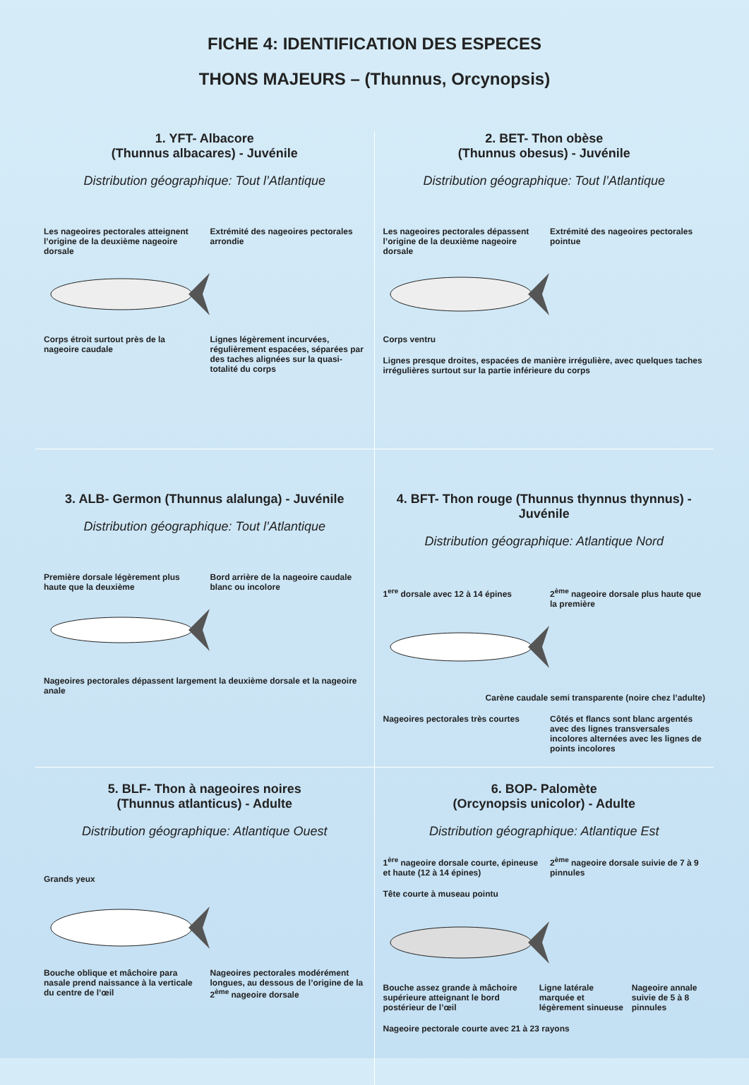FICHE 4: IDENTIFICATION DES ESPECES
THONS MAJEURS – (Thunnus, Orcynopsis)
1. YFT- Albacore
(Thunnus albacares) - Juvénile
Distribution géographique: Tout l’Atlantique
Les nageoires pectorales atteignent l’origine de la deuxième nageoire dorsale
Extrémité des nageoires pectorales arrondie
Corps étroit surtout près de la nageoire caudale
Lignes légèrement incurvées, régulièrement espacées, séparées par des taches alignées sur la quasi-totalité du corps
2. BET- Thon obèse
(Thunnus obesus) - Juvénile
Distribution géographique: Tout l’Atlantique
Les nageoires pectorales dépassent l’origine de la deuxième nageoire dorsale
Extrémité des nageoires pectorales pointue
Corps ventru
Lignes presque droites, espacées de manière irrégulière, avec quelques taches irrégulières surtout sur la partie inférieure du corps
3. ALB- Germon (Thunnus alalunga) - Juvénile
Distribution géographique: Tout l’Atlantique
Première dorsale légèrement plus haute que la deuxième
Bord arrière de la nageoire caudale blanc ou incolore
Nageoires pectorales dépassent largement la deuxième dorsale et la nageoire anale
4. BFT- Thon rouge (Thunnus thynnus thynnus) - Juvénile
Distribution géographique: Atlantique Nord
1<sup>ere</sup> dorsale avec 12 à 14 épines
2<sup>ème</sup> nageoire dorsale plus haute que la première
Carène caudale semi transparente (noire chez l’adulte)
Nageoires pectorales très courtes
Côtés et flancs sont blanc argentés avec des lignes transversales incolores alternées avec les lignes de points incolores
5. BLF- Thon à nageoires noires
(Thunnus atlanticus) - Adulte
Distribution géographique: Atlantique Ouest
Grands yeux
Bouche oblique et mâchoire para nasale prend naissance à la verticale du centre de l’œil
Nageoires pectorales modérément longues, au dessous de l’origine de la 2<sup>ème</sup> nageoire dorsale
6. BOP- Palomète
(Orcynopsis unicolor) - Adulte
Distribution géographique: Atlantique Est
1<sup>ère</sup> nageoire dorsale courte, épineuse et haute (12 à 14 épines)
2<sup>ème</sup> nageoire dorsale suivie de 7 à 9 pinnules
Tête courte à museau pointu
Bouche assez grande à mâchoire supérieure atteignant le bord postérieur de l’œil
Ligne latérale marquée et légèrement sinueuse
Nageoire annale suivie de 5 à 8 pinnules
Nageoire pectorale courte avec 21 à 23 rayons